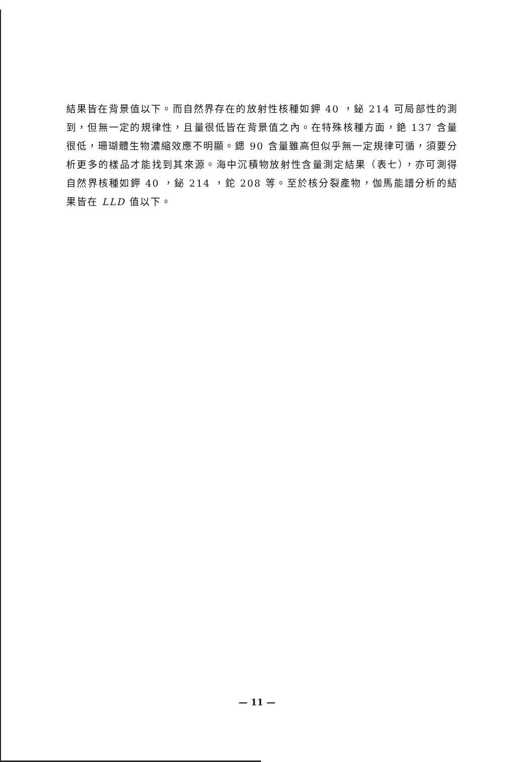結果皆在背景值以下。而自然界存在的放射性核種如鉀 40 ，鉍 214 可局部性的測到，但無一定的規律性，且量很低皆在背景值之內。在特殊核種方面，銫 137 含量很低，珊瑚體生物濃縮效應不明顯。鍶 90 含量雖高但似乎無一定規律可循，須要分析更多的樣品才能找到其來源。海中沉積物放射性含量測定結果（表七），亦可測得自然界核種如鉀 40 ，鉍 214 ，鉈 208 等。至於核分裂產物，伽馬能譜分析的結果皆在 LLD 值以下。
— 11 —